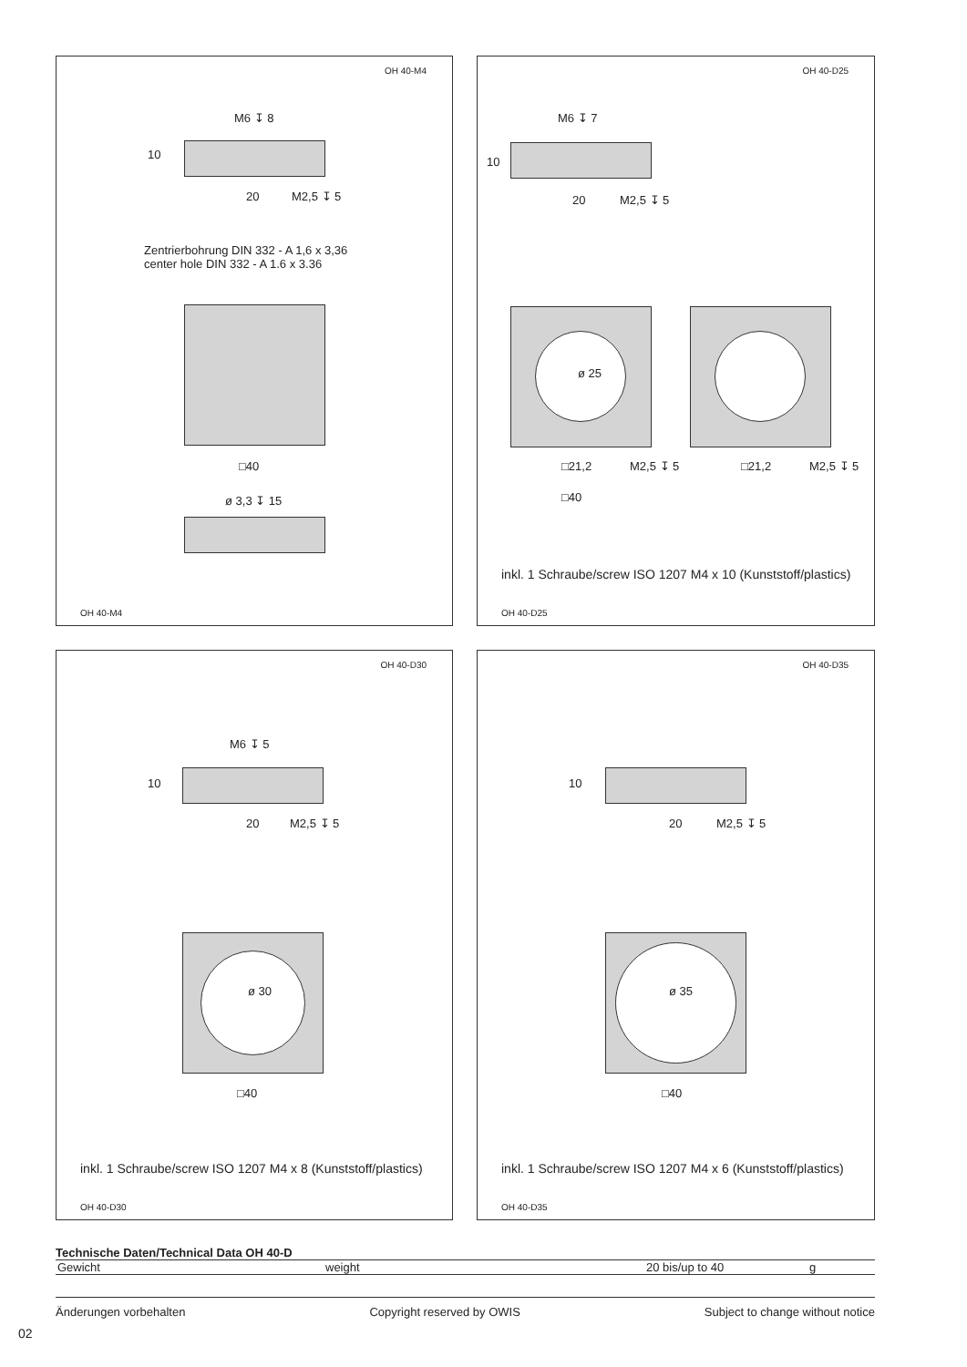OH 40-M4
M6 ↧ 8
10
20 M2,5 ↧ 5
Zentrierbohrung DIN 332 - A 1,6 x 3,36
center hole DIN 332 - A 1.6 x 3.36
□40
ø 3,3 ↧ 15
OH 40-M4
OH 40-D25
M6 ↧ 7
10
20 M2,5 ↧ 5
ø 25
□21,2 M2,5 ↧ 5 □21,2 M2,5 ↧ 5
□40
inkl. 1 Schraube/screw ISO 1207 M4 x 10 (Kunststoff/plastics)
OH 40-D25
OH 40-D30
M6 ↧ 5
10
20 M2,5 ↧ 5
ø 30
□40
inkl. 1 Schraube/screw ISO 1207 M4 x 8 (Kunststoff/plastics)
OH 40-D30
OH 40-D35
10
20 M2,5 ↧ 5
ø 35
□40
inkl. 1 Schraube/screw ISO 1207 M4 x 6 (Kunststoff/plastics)
OH 40-D35
Technische Daten/Technical Data OH 40-D
| Gewicht | weight | 20 bis/up to 40 | g |
Änderungen vorbehalten Copyright reserved by OWIS Subject to change without notice
02